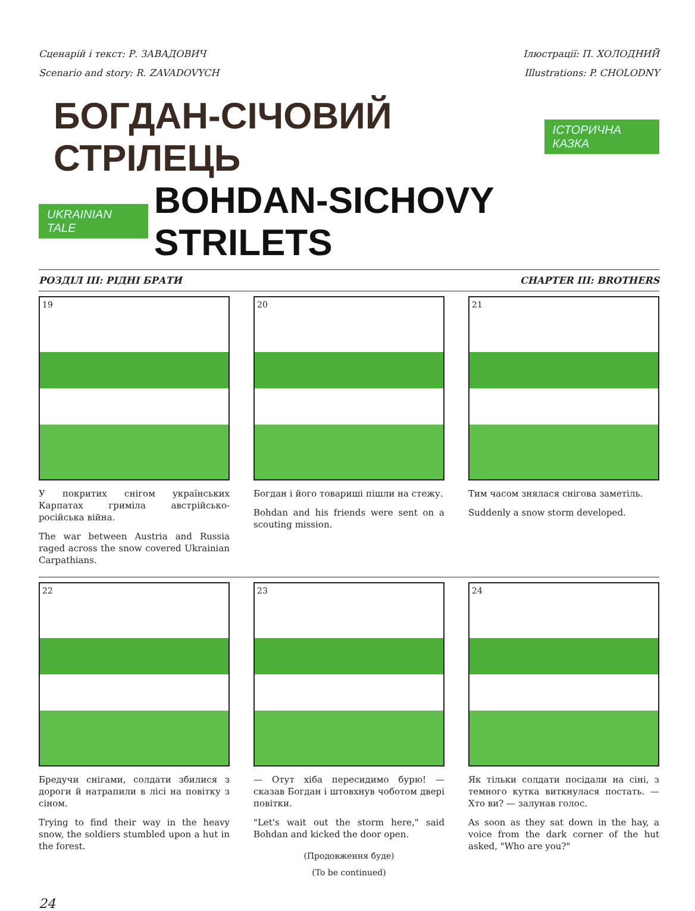Сценарій і текст: Р. ЗАВАДОВИЧ
Scenario and story: R. ZAVADOVYCH
Ілюстрації: П. ХОЛОДНИЙ
Illustrations: P. CHOLODNY
БОГДАН-СІЧОВИЙ СТРІЛЕЦЬ ІСТОРИЧНА КАЗКА
UKRAINIAN TALE BOHDAN-SICHOVY STRILETS
РОЗДІЛ III: РІДНІ БРАТИ CHAPTER III: BROTHERS
19
У покритих снігом українських Карпатах гриміла австрійсько-російська війна.
The war between Austria and Russia raged across the snow covered Ukrainian Carpathians.
20
Богдан і його товариші пішли на стежу.
Bohdan and his friends were sent on a scouting mission.
21
Тим часом знялася снігова заметіль.
Suddenly a snow storm developed.
22
Бредучи снігами, солдати збилися з дороги й натрапили в лісі на повітку з сіном.
Trying to find their way in the heavy snow, the soldiers stumbled upon a hut in the forest.
23
— Отут хіба пересидимо бурю! — сказав Богдан і штовхнув чоботом двері повітки.
"Let's wait out the storm here," said Bohdan and kicked the door open.
(Продовження буде)
(To be continued)
24
Як тільки солдати посідали на сіні, з темного кутка виткнулася постать. — Хто ви? — залунав голос.
As soon as they sat down in the hay, a voice from the dark corner of the hut asked, "Who are you?"
24